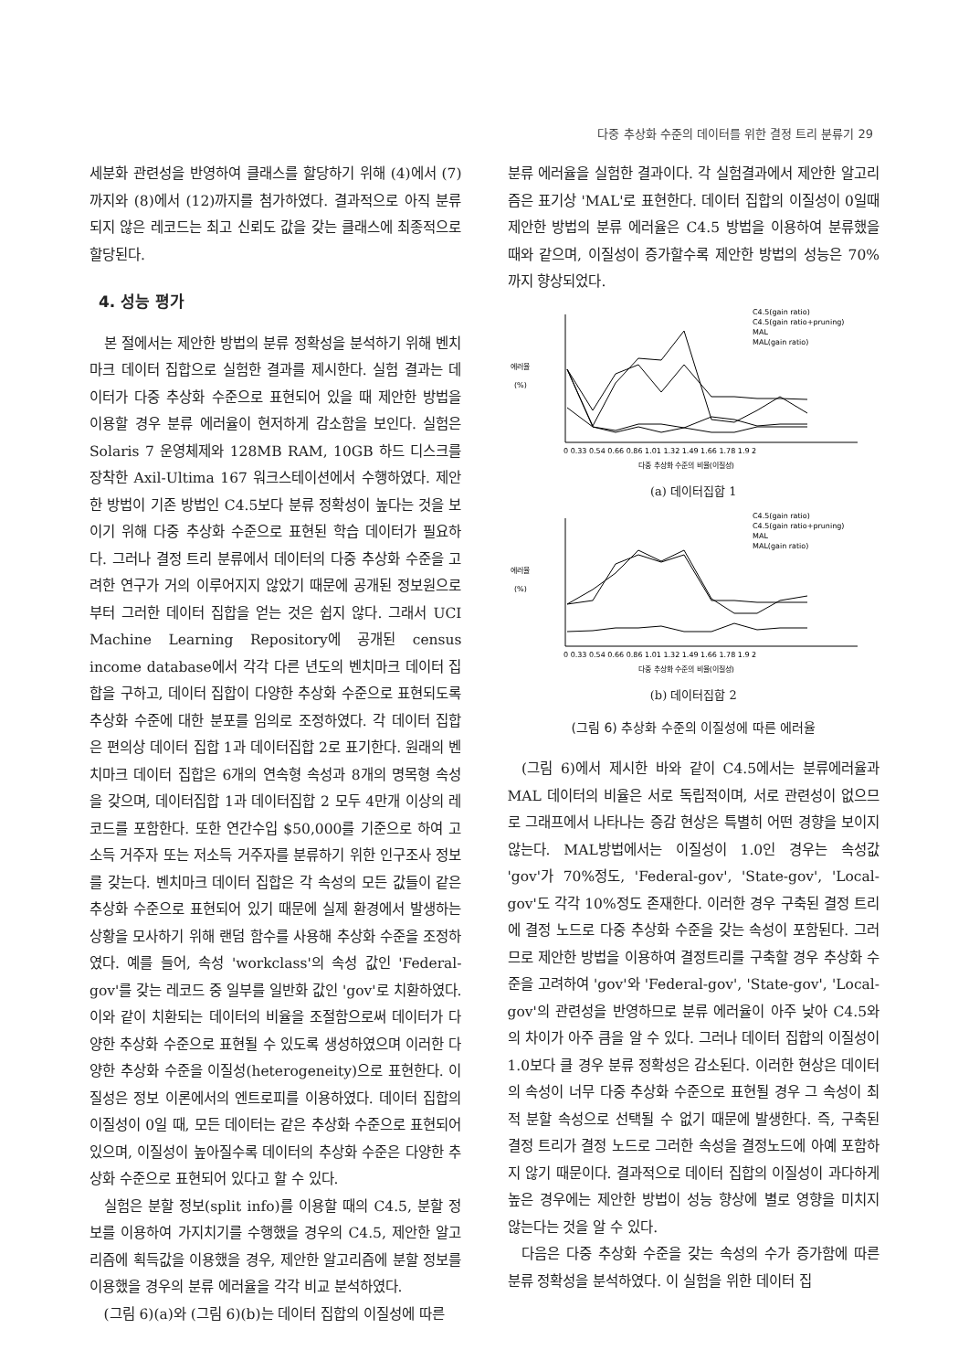다중 추상화 수준의 데이터를 위한 결정 트리 분류기 29
세분화 관련성을 반영하여 클래스를 할당하기 위해 (4)에서 (7)까지와 (8)에서 (12)까지를 첨가하였다. 결과적으로 아직 분류되지 않은 레코드는 최고 신뢰도 값을 갖는 클래스에 최종적으로 할당된다.
4. 성능 평가
본 절에서는 제안한 방법의 분류 정확성을 분석하기 위해 벤치마크 데이터 집합으로 실험한 결과를 제시한다. 실험 결과는 데이터가 다중 추상화 수준으로 표현되어 있을 때 제안한 방법을 이용할 경우 분류 에러율이 현저하게 감소함을 보인다. 실험은 Solaris 7 운영체제와 128MB RAM, 10GB 하드 디스크를 장착한 Axil-Ultima 167 워크스테이션에서 수행하였다. 제안한 방법이 기존 방법인 C4.5보다 분류 정확성이 높다는 것을 보이기 위해 다중 추상화 수준으로 표현된 학습 데이터가 필요하다. 그러나 결정 트리 분류에서 데이터의 다중 추상화 수준을 고려한 연구가 거의 이루어지지 않았기 때문에 공개된 정보원으로부터 그러한 데이터 집합을 얻는 것은 쉽지 않다. 그래서 UCI Machine Learning Repository에 공개된 census income database에서 각각 다른 년도의 벤치마크 데이터 집합을 구하고, 데이터 집합이 다양한 추상화 수준으로 표현되도록 추상화 수준에 대한 분포를 임의로 조정하였다. 각 데이터 집합은 편의상 데이터 집합 1과 데이터집합 2로 표기한다. 원래의 벤치마크 데이터 집합은 6개의 연속형 속성과 8개의 명목형 속성을 갖으며, 데이터집합 1과 데이터집합 2 모두 4만개 이상의 레코드를 포함한다. 또한 연간수입 $50,000를 기준으로 하여 고소득 거주자 또는 저소득 거주자를 분류하기 위한 인구조사 정보를 갖는다. 벤치마크 데이터 집합은 각 속성의 모든 값들이 같은 추상화 수준으로 표현되어 있기 때문에 실제 환경에서 발생하는 상황을 모사하기 위해 랜덤 함수를 사용해 추상화 수준을 조정하였다. 예를 들어, 속성 'workclass'의 속성 값인 'Federal-gov'를 갖는 레코드 중 일부를 일반화 값인 'gov'로 치환하였다. 이와 같이 치환되는 데이터의 비율을 조절함으로써 데이터가 다양한 추상화 수준으로 표현될 수 있도록 생성하였으며 이러한 다양한 추상화 수준을 이질성(heterogeneity)으로 표현한다. 이질성은 정보 이론에서의 엔트로피를 이용하였다. 데이터 집합의 이질성이 0일 때, 모든 데이터는 같은 추상화 수준으로 표현되어 있으며, 이질성이 높아질수록 데이터의 추상화 수준은 다양한 추상화 수준으로 표현되어 있다고 할 수 있다.
실험은 분할 정보(split info)를 이용할 때의 C4.5, 분할 정보를 이용하여 가지치기를 수행했을 경우의 C4.5, 제안한 알고리즘에 획득값을 이용했을 경우, 제안한 알고리즘에 분할 정보를 이용했을 경우의 분류 에러율을 각각 비교 분석하였다.
(그림 6)(a)와 (그림 6)(b)는 데이터 집합의 이질성에 따른
분류 에러율을 실험한 결과이다. 각 실험결과에서 제안한 알고리즘은 표기상 'MAL'로 표현한다. 데이터 집합의 이질성이 0일때 제안한 방법의 분류 에러율은 C4.5 방법을 이용하여 분류했을 때와 같으며, 이질성이 증가할수록 제안한 방법의 성능은 70%까지 향상되었다.
에러율
(%)
C4.5(gain ratio)
C4.5(gain ratio+pruning)
MAL
MAL(gain ratio)
0 0.33 0.54 0.66 0.86 1.01 1.32 1.49 1.66 1.78 1.9 2
다중 추상화 수준의 비율(이질성)
(a) 데이터집합 1
에러율
(%)
C4.5(gain ratio)
C4.5(gain ratio+pruning)
MAL
MAL(gain ratio)
0 0.33 0.54 0.66 0.86 1.01 1.32 1.49 1.66 1.78 1.9 2
다중 추상화 수준의 비율(이질성)
(b) 데이터집합 2
(그림 6) 추상화 수준의 이질성에 따른 에러율
(그림 6)에서 제시한 바와 같이 C4.5에서는 분류에러율과 MAL 데이터의 비율은 서로 독립적이며, 서로 관련성이 없으므로 그래프에서 나타나는 증감 현상은 특별히 어떤 경향을 보이지 않는다. MAL방법에서는 이질성이 1.0인 경우는 속성값 'gov'가 70%정도, 'Federal-gov', 'State-gov', 'Local-gov'도 각각 10%정도 존재한다. 이러한 경우 구축된 결정 트리에 결정 노드로 다중 추상화 수준을 갖는 속성이 포함된다. 그러므로 제안한 방법을 이용하여 결정트리를 구축할 경우 추상화 수준을 고려하여 'gov'와 'Federal-gov', 'State-gov', 'Local-gov'의 관련성을 반영하므로 분류 에러율이 아주 낮아 C4.5와의 차이가 아주 큼을 알 수 있다. 그러나 데이터 집합의 이질성이 1.0보다 클 경우 분류 정확성은 감소된다. 이러한 현상은 데이터의 속성이 너무 다중 추상화 수준으로 표현될 경우 그 속성이 최적 분할 속성으로 선택될 수 없기 때문에 발생한다. 즉, 구축된 결정 트리가 결정 노드로 그러한 속성을 결정노드에 아예 포함하지 않기 때문이다. 결과적으로 데이터 집합의 이질성이 과다하게 높은 경우에는 제안한 방법이 성능 향상에 별로 영향을 미치지 않는다는 것을 알 수 있다.
다음은 다중 추상화 수준을 갖는 속성의 수가 증가함에 따른 분류 정확성을 분석하였다. 이 실험을 위한 데이터 집